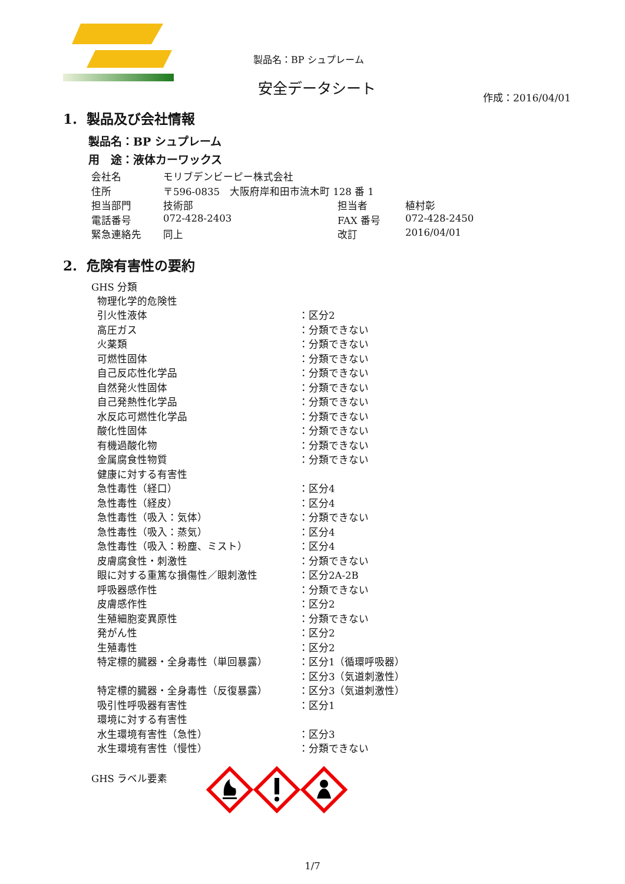製品名：BP シュプレーム
安全データシート
作成：2016/04/01
1. 製品及び会社情報
製品名：BP シュプレーム
用　途：液体カーワックス
| 会社名 | モリブデンビーピー株式会社 | | |
| 住所 | 〒596-0835 大阪府岸和田市流木町 128 番 1 | | |
| 担当部門 | 技術部 | 担当者 | 植村彰 |
| 電話番号 | 072-428-2403 | FAX 番号 | 072-428-2450 |
| 緊急連絡先 | 同上 | 改訂 | 2016/04/01 |
2. 危険有害性の要約
GHS 分類
| 物理化学的危険性 | |
| 引火性液体 | ：区分2 |
| 高圧ガス | ：分類できない |
| 火薬類 | ：分類できない |
| 可燃性固体 | ：分類できない |
| 自己反応性化学品 | ：分類できない |
| 自然発火性固体 | ：分類できない |
| 自己発熱性化学品 | ：分類できない |
| 水反応可燃性化学品 | ：分類できない |
| 酸化性固体 | ：分類できない |
| 有機過酸化物 | ：分類できない |
| 金属腐食性物質 | ：分類できない |
| 健康に対する有害性 | |
| 急性毒性（経口） | ：区分4 |
| 急性毒性（経皮） | ：区分4 |
| 急性毒性（吸入：気体） | ：分類できない |
| 急性毒性（吸入：蒸気） | ：区分4 |
| 急性毒性（吸入：粉塵、ミスト） | ：区分4 |
| 皮膚腐食性・刺激性 | ：分類できない |
| 眼に対する重篤な損傷性／眼刺激性 | ：区分2A-2B |
| 呼吸器感作性 | ：分類できない |
| 皮膚感作性 | ：区分2 |
| 生殖細胞変異原性 | ：分類できない |
| 発がん性 | ：区分2 |
| 生殖毒性 | ：区分2 |
| 特定標的臓器・全身毒性（単回暴露） | ：区分1（循環呼吸器） |
| | ：区分3（気道刺激性） |
| 特定標的臓器・全身毒性（反復暴露） | ：区分3（気道刺激性） |
| 吸引性呼吸器有害性 | ：区分1 |
| 環境に対する有害性 | |
| 水生環境有害性（急性） | ：区分3 |
| 水生環境有害性（慢性） | ：分類できない |
GHS ラベル要素
1/7